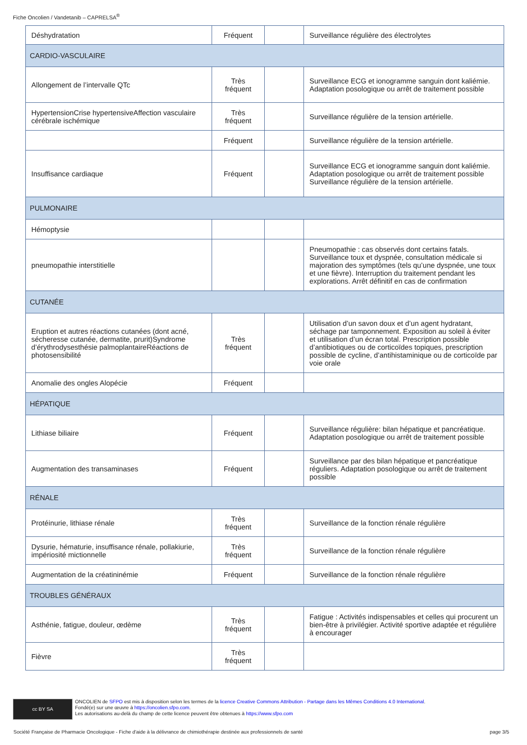Fiche Oncolien / Vandetanib – CAPRELSA<sup>®</sup>
| Déshydratation | Fréquent | | Surveillance régulière des électrolytes |
| CARDIO-VASCULAIRE | | | |
| Allongement de l’intervalle QTc | Très fréquent | | Surveillance ECG et ionogramme sanguin dont kaliémie. Adaptation posologique ou arrêt de traitement possible |
| HypertensionCrise hypertensiveAffection vasculaire cérébrale ischémique | Très fréquent | | Surveillance régulière de la tension artérielle. |
| | Fréquent | | Surveillance régulière de la tension artérielle. |
| Insuffisance cardiaque | Fréquent | | Surveillance ECG et ionogramme sanguin dont kaliémie. Adaptation posologique ou arrêt de traitement possible Surveillance régulière de la tension artérielle. |
| PULMONAIRE | | | |
| Hémoptysie | | | |
| pneumopathie interstitielle | | | Pneumopathie : cas observés dont certains fatals. Surveillance toux et dyspnée, consultation médicale si majoration des symptômes (tels qu’une dyspnée, une toux et une fièvre). Interruption du traitement pendant les explorations. Arrêt définitif en cas de confirmation |
| CUTANÉE | | | |
| Eruption et autres réactions cutanées (dont acné, sécheresse cutanée, dermatite, prurit)Syndrome d’érythrodysesthésie palmoplantaireRéactions de photosensibilité | Très fréquent | | Utilisation d’un savon doux et d’un agent hydratant, séchage par tamponnement. Exposition au soleil à éviter et utilisation d’un écran total. Prescription possible d’antibiotiques ou de corticoïdes topiques, prescription possible de cycline, d’antihistaminique ou de corticoïde par voie orale |
| Anomalie des ongles Alopécie | Fréquent | | |
| HÉPATIQUE | | | |
| Lithiase biliaire | Fréquent | | Surveillance régulière: bilan hépatique et pancréatique. Adaptation posologique ou arrêt de traitement possible |
| Augmentation des transaminases | Fréquent | | Surveillance par des bilan hépatique et pancréatique réguliers. Adaptation posologique ou arrêt de traitement possible |
| RÉNALE | | | |
| Protéinurie, lithiase rénale | Très fréquent | | Surveillance de la fonction rénale régulière |
| Dysurie, hématurie, insuffisance rénale, pollakiurie, impériosité mictionnelle | Très fréquent | | Surveillance de la fonction rénale régulière |
| Augmentation de la créatininémie | Fréquent | | Surveillance de la fonction rénale régulière |
| TROUBLES GÉNÉRAUX | | | |
| Asthénie, fatigue, douleur, œdème | Très fréquent | | Fatigue : Activités indispensables et celles qui procurent un bien-être à privilégier. Activité sportive adaptée et régulière à encourager |
| Fièvre | Très fréquent | | |
cc BY SA
ONCOLIEN de SFPO est mis à disposition selon les termes de la licence Creative Commons Attribution - Partage dans les Mêmes Conditions 4.0 International.
Fondé(e) sur une œuvre à https://oncolien.sfpo.com.
Les autorisations au-delà du champ de cette licence peuvent être obtenues à https://www.sfpo.com
Société Française de Pharmacie Oncologique - Fiche d'aide à la délivrance de chimiothérapie destinée aux professionnels de santé page 3/5